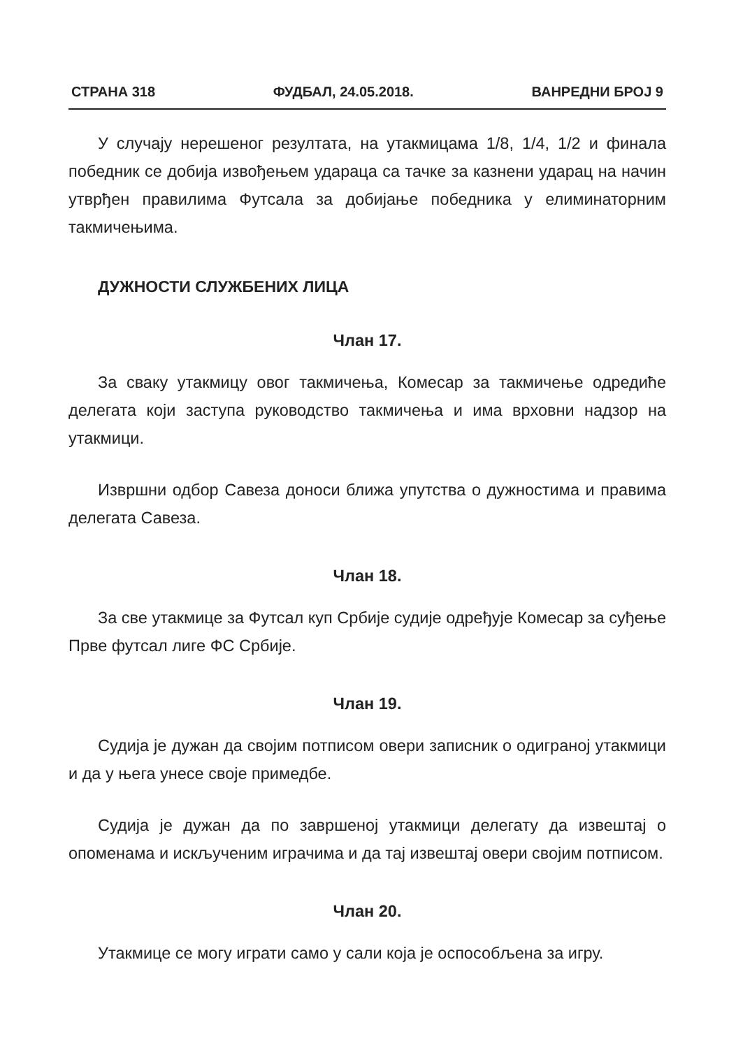СТРАНА 318 ФУДБАЛ, 24.05.2018. ВАНРЕДНИ БРОЈ 9
У случају нерешеног резултата, на утакмицама 1/8, 1/4, 1/2 и финала победник се добија извођењем удараца са тачке за казнени ударац на начин утврђен правилима Футсала за добијање победника у елиминаторним такмичењима.
ДУЖНОСТИ СЛУЖБЕНИХ ЛИЦА
Члан 17.
За сваку утакмицу овог такмичења, Комесар за такмичење одредиће делегата који заступа руководство такмичења и има врховни надзор на утакмици.
Извршни одбор Савеза доноси ближа упутства о дужностима и правима делегата Савеза.
Члан 18.
За све утакмице за Футсал куп Србије судије одређује Комесар за суђење Прве футсал лиге ФС Србије.
Члан 19.
Судија је дужан да својим потписом овери записник о одиграној утакмици и да у њега унесе своје примедбе.
Судија је дужан да по завршеној утакмици делегату да извештај о опоменама и искљученим играчима и да тај извештај овери својим потписом.
Члан 20.
Утакмице се могу играти само у сали која је оспособљена за игру.